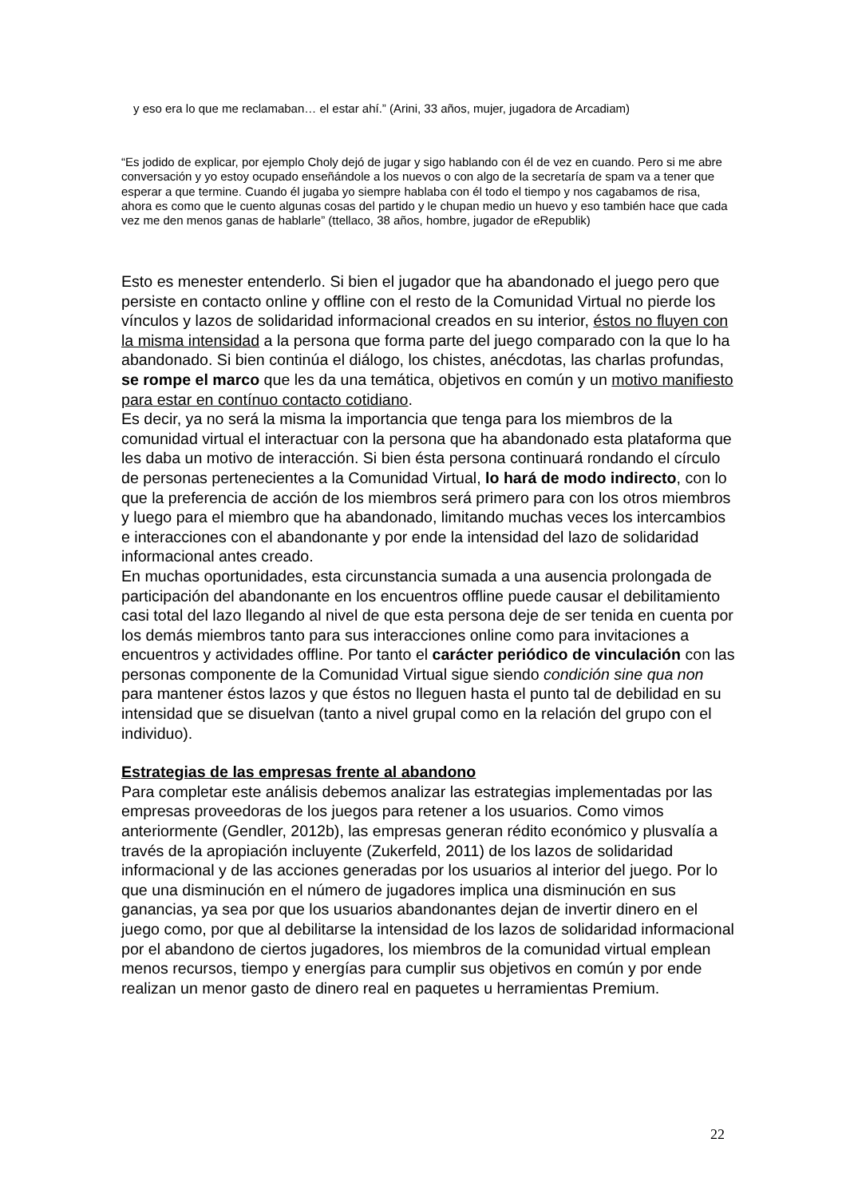y eso era lo que me reclamaban… el estar ahí.” (Arini, 33 años, mujer, jugadora de Arcadiam)
“Es jodido de explicar, por ejemplo Choly dejó de jugar y sigo hablando con él de vez en cuando. Pero si me abre conversación y yo estoy ocupado enseñándole a los nuevos o con algo de la secretaría de spam va a tener que esperar a que termine. Cuando él jugaba yo siempre hablaba con él todo el tiempo y nos cagabamos de risa, ahora es como que le cuento algunas cosas del partido y le chupan medio un huevo y eso también hace que cada vez me den menos ganas de hablarle” (ttellaco, 38 años, hombre, jugador de eRepublik)
Esto es menester entenderlo. Si bien el jugador que ha abandonado el juego pero que persiste en contacto online y offline con el resto de la Comunidad Virtual no pierde los vínculos y lazos de solidaridad informacional creados en su interior, éstos no fluyen con la misma intensidad a la persona que forma parte del juego comparado con la que lo ha abandonado. Si bien continúa el diálogo, los chistes, anécdotas, las charlas profundas, se rompe el marco que les da una temática, objetivos en común y un motivo manifiesto para estar en contínuo contacto cotidiano.
Es decir, ya no será la misma la importancia que tenga para los miembros de la comunidad virtual el interactuar con la persona que ha abandonado esta plataforma que les daba un motivo de interacción. Si bien ésta persona continuará rondando el círculo de personas pertenecientes a la Comunidad Virtual, lo hará de modo indirecto, con lo que la preferencia de acción de los miembros será primero para con los otros miembros y luego para el miembro que ha abandonado, limitando muchas veces los intercambios e interacciones con el abandonante y por ende la intensidad del lazo de solidaridad informacional antes creado.
En muchas oportunidades, esta circunstancia sumada a una ausencia prolongada de participación del abandonante en los encuentros offline puede causar el debilitamiento casi total del lazo llegando al nivel de que esta persona deje de ser tenida en cuenta por los demás miembros tanto para sus interacciones online como para invitaciones a encuentros y actividades offline. Por tanto el carácter periódico de vinculación con las personas componente de la Comunidad Virtual sigue siendo condición sine qua non para mantener éstos lazos y que éstos no lleguen hasta el punto tal de debilidad en su intensidad que se disuelvan (tanto a nivel grupal como en la relación del grupo con el individuo).
Estrategias de las empresas frente al abandono
Para completar este análisis debemos analizar las estrategias implementadas por las empresas proveedoras de los juegos para retener a los usuarios. Como vimos anteriormente (Gendler, 2012b), las empresas generan rédito económico y plusvalía a través de la apropiación incluyente (Zukerfeld, 2011) de los lazos de solidaridad informacional y de las acciones generadas por los usuarios al interior del juego. Por lo que una disminución en el número de jugadores implica una disminución en sus ganancias, ya sea por que los usuarios abandonantes dejan de invertir dinero en el juego como, por que al debilitarse la intensidad de los lazos de solidaridad informacional por el abandono de ciertos jugadores, los miembros de la comunidad virtual emplean menos recursos, tiempo y energías para cumplir sus objetivos en común y por ende realizan un menor gasto de dinero real en paquetes u herramientas Premium.
22